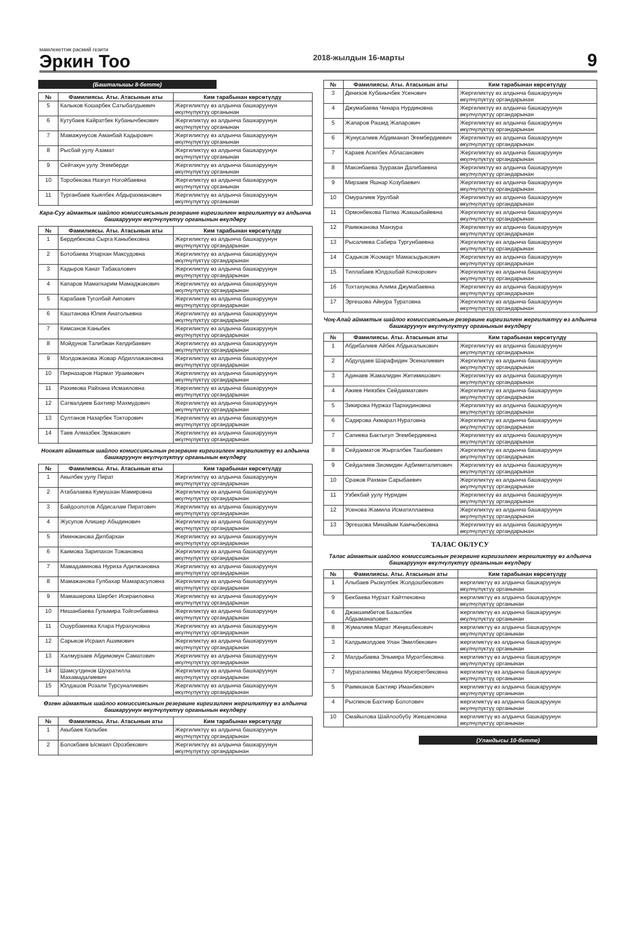мамлекеттик расмий гезити
Эркин Тоо
2018-жылдын 16-марты
9
(Башталышы 8-бетте)
| № | Фамилиясы. Аты. Атасынын аты | Ким тарабынан көрсөтүлдү |
| --- | --- | --- |
| 5 | Калыков Кошарбек Сатыбалдыевич | Жергиликтүү өз алдынча башкаруунун өкүлчүлүктүү органынан |
| 6 | Кутубаев Кайратбек Кубанычбекович | Жергиликтүү өз алдынча башкаруунун өкүлчүлүктүү органынан |
| 7 | Мамажунусов Аманбай Кадырович | Жергиликтүү өз алдынча башкаруунун өкүлчүлүктүү органынан |
| 8 | Рысбай уулу Азамат | Жергиликтүү өз алдынча башкаруунун өкүлчүлүктүү органынан |
| 9 | Сейтакун уулу Эгемберди | Жергиликтүү өз алдынча башкаруунун өкүлчүлүктүү органынан |
| 10 | Торобекова Назгул Ногойбаевна | Жергиликтүү өз алдынча башкаруунун өкүлчүлүктүү органынан |
| 11 | Турганбаев Кыялбек Абдырахманович | Жергиликтүү өз алдынча башкаруунун өкүлчүлүктүү органынан |
Кара-Суу аймактык шайлоо комиссиясынын резервине киргизилген жергиликтүү өз алдынча башкаруунун өкүлчүлүктүү органынын өкүлдөрү
| № | Фамилиясы. Аты. Атасынын аты | Ким тарабынан көрсөтүлдү |
| --- | --- | --- |
| 1 | Бердибекова Сырга Каныбековна | Жергиликтүү өз алдынча башкаруунун өкүлчүлүктүү органдарынан |
| 2 | Ботобаева Улархан Максудовна | Жергиликтүү өз алдынча башкаруунун өкүлчүлүктүү органдарынан |
| 3 | Кадыров Канат Табакалович | Жергиликтүү өз алдынча башкаруунун өкүлчүлүктүү органдарынан |
| 4 | Капаров Маматкарим Мамаджанович | Жергиликтүү өз алдынча башкаруунун өкүлчүлүктүү органдарынан |
| 5 | Карабаев Туголбай Аипович | Жергиликтүү өз алдынча башкаруунун өкүлчүлүктүү органдарынан |
| 6 | Каштанова Юлия Анатольевна | Жергиликтүү өз алдынча башкаруунун өкүлчүлүктүү органдарынан |
| 7 | Кимсанов Каныбек | Жергиликтүү өз алдынча башкаруунун өкүлчүлүктүү органдарынан |
| 8 | Мойдунов Талибжан Келдибаевич | Жергиликтүү өз алдынча башкаруунун өкүлчүлүктүү органдарынан |
| 9 | Молдожанова Жовар Абдиллажановна | Жергиликтүү өз алдынча башкаруунун өкүлчүлүктүү органдарынан |
| 10 | Пирназаров Нармат Ураимович | Жергиликтүү өз алдынча башкаруунун өкүлчүлүктүү органдарынан |
| 11 | Рахимова Райхана Исмаиловна | Жергиликтүү өз алдынча башкаруунун өкүлчүлүктүү органдарынан |
| 12 | Сатвалдиев Бахтияр Махмудович | Жергиликтүү өз алдынча башкаруунун өкүлчүлүктүү органдарынан |
| 13 | Султанов Назарбек Токторович | Жергиликтүү өз алдынча башкаруунун өкүлчүлүктүү органдарынан |
| 14 | Таев Алмазбек Эрмакович | Жергиликтүү өз алдынча башкаруунун өкүлчүлүктүү органдарынан |
Ноокат аймактык шайлоо комиссиясынын резервине киргизилген жергиликтүү өз алдынча башкаруунун өкүлчүлүктүү органынын өкүлдөрү
| № | Фамилиясы. Аты. Атасынын аты | Ким тарабынан көрсөтүлдү |
| --- | --- | --- |
| 1 | Акылбек уулу Пират | Жергиликтүү өз алдынча башкаруунун өкүлчүлүктүү органдарынан |
| 2 | Атабалаева Кумушхан Мамировна | Жергиликтүү өз алдынча башкаруунун өкүлчүлүктүү органдарынан |
| 3 | Байдоолотов Абдисалам Пиратович | Жергиликтүү өз алдынча башкаруунун өкүлчүлүктүү органдарынан |
| 4 | Жусупов Алишер Абыдинович | Жергиликтүү өз алдынча башкаруунун өкүлчүлүктүү органдарынан |
| 5 | Иминжанова Дилбархан | Жергиликтүү өз алдынча башкаруунун өкүлчүлүктүү органдарынан |
| 6 | Каимова Зарипахон Тожановна | Жергиликтүү өз алдынча башкаруунун өкүлчүлүктүү органдарынан |
| 7 | Мамадаминова Нуриза Адилжановна | Жергиликтүү өз алдынча башкаруунун өкүлчүлүктүү органдарынан |
| 8 | Мамажанова Гулбахар Мамарасуловна | Жергиликтүү өз алдынча башкаруунун өкүлчүлүктүү органдарынан |
| 9 | Мамашерова Шербет Исираиловна | Жергиликтүү өз алдынча башкаруунун өкүлчүлүктүү органдарынан |
| 10 | Нишанбаева Гульмира Тойгонбаевна | Жергиликтүү өз алдынча башкаруунун өкүлчүлүктүү органдарынан |
| 11 | Ошурбакиева Клара Нурахуновна | Жергиликтүү өз алдынча башкаруунун өкүлчүлүктүү органдарынан |
| 12 | Сарыков Исраил Ашимович | Жергиликтүү өз алдынча башкаруунун өкүлчүлүктүү органдарынан |
| 13 | Халмурзаев Абдимомун Саматович | Жергиликтүү өз алдынча башкаруунун өкүлчүлүктүү органдарынан |
| 14 | Шамсутдинов Шухратилла Махамадалиевич | Жергиликтүү өз алдынча башкаруунун өкүлчүлүктүү органдарынан |
| 15 | Юлдашов Розали Турсуналиевич | Жергиликтүү өз алдынча башкаруунун өкүлчүлүктүү органдарынан |
Өзгөн аймактык шайлоо комиссиясынын резервине киргизилген жергиликтүү өз алдынча башкаруунун өкүлчүлүктүү органынын өкүлдөрү
| № | Фамилиясы. Аты. Атасынын аты | Ким тарабынан көрсөтүлдү |
| --- | --- | --- |
| 1 | Акыбаев Калыбек | Жергиликтүү өз алдынча башкаруунун өкүлчүлүктүү органдарынан |
| 2 | Болокбаев Ысмаил Орозбекович | Жергиликтүү өз алдынча башкаруунун өкүлчүлүктүү органдарынан |
| № | Фамилиясы. Аты. Атасынын аты | Ким тарабынан көрсөтүлдү |
| --- | --- | --- |
| 3 | Денизов Кубанычбек Усенович | Жергиликтүү өз алдынча башкаруунун өкүлчүлүктүү органдарынан |
| 4 | Джумабаева Чинара Нурдиновна | Жергиликтүү өз алдынча башкаруунун өкүлчүлүктүү органдарынан |
| 5 | Жапаров Рашид Жапарович | Жергиликтүү өз алдынча башкаруунун өкүлчүлүктүү органдарынан |
| 6 | Жунусалиев Абдиманап Эгембердиевич | Жергиликтүү өз алдынча башкаруунун өкүлчүлүктүү органдарынан |
| 7 | Караев Асилбек Абласанович | Жергиликтүү өз алдынча башкаруунун өкүлчүлүктүү органдарынан |
| 8 | Маконбаева Зууракан Далибаевна | Жергиликтүү өз алдынча башкаруунун өкүлчүлүктүү органдарынан |
| 9 | Мирзаев Яшнар Козубаевич | Жергиликтүү өз алдынча башкаруунун өкүлчүлүктүү органдарынан |
| 10 | Омуралиев Урулбай | Жергиликтүү өз алдынча башкаруунун өкүлчүлүктүү органдарынан |
| 11 | Ормонбекова Патма Жакшыбайевна | Жергиликтүү өз алдынча башкаруунун өкүлчүлүктүү органдарынан |
| 12 | Раимжанова Манзура | Жергиликтүү өз алдынча башкаруунун өкүлчүлүктүү органдарынан |
| 13 | Рысалиева Сабира Тургунбаевна | Жергиликтүү өз алдынча башкаруунун өкүлчүлүктүү органдарынан |
| 14 | Садыков Жоомарт Мамасыдыкович | Жергиликтүү өз алдынча башкаруунун өкүлчүлүктүү органдарынан |
| 15 | Тиллабаев Юлдошбай Кочкорович | Жергиликтүү өз алдынча башкаруунун өкүлчүлүктүү органдарынан |
| 16 | Тохтахунова Алима Джумабаевна | Жергиликтүү өз алдынча башкаруунун өкүлчүлүктүү органдарынан |
| 17 | Эргешова Айнура Туратовна | Жергиликтүү өз алдынча башкаруунун өкүлчүлүктүү органдарынан |
Чоң-Алай аймактык шайлоо комиссиясынын резервине киргизилген жергиликтүү өз алдынча башкаруунун өкүлчүлүктүү органынын өкүлдөрү
| № | Фамилиясы. Аты. Атасынын аты | Ким тарабынан көрсөтүлдү |
| --- | --- | --- |
| 1 | Абдибалиев Айбек Абдыкалыкович | Жергиликтүү өз алдынча башкаруунун өкүлчүлүктүү органдарынан |
| 2 | Абдулдаев Шарафидин Эсеналиевич | Жергиликтүү өз алдынча башкаруунун өкүлчүлүктүү органдарынан |
| 3 | Адинаев Жамалидин Жетимишович | Жергиликтүү өз алдынча башкаруунун өкүлчүлүктүү органдарынан |
| 4 | Ажиев Ниязбек Сейдакматович | Жергиликтүү өз алдынча башкаруунун өкүлчүлүктүү органдарынан |
| 5 | Зикирова Нуржаз Пархидиновна | Жергиликтүү өз алдынча башкаруунун өкүлчүлүктүү органдарынан |
| 6 | Садирова Акмарал Нуратовна | Жергиликтүү өз алдынча башкаруунун өкүлчүлүктүү органдарынан |
| 7 | Сапиева Бактыгул Эгембердиевна | Жергиликтүү өз алдынча башкаруунун өкүлчүлүктүү органдарынан |
| 8 | Сейдакматов Жыргалбек Ташбаевич | Жергиликтүү өз алдынча башкаруунун өкүлчүлүктүү органдарынан |
| 9 | Сейдалиев Зиомидин Адбимиталипович | Жергиликтүү өз алдынча башкаруунун өкүлчүлүктүү органдарынан |
| 10 | Сражов Рахман Сарыбаевич | Жергиликтүү өз алдынча башкаруунун өкүлчүлүктүү органдарынан |
| 11 | Узбекбай уулу Нуридин | Жергиликтүү өз алдынча башкаруунун өкүлчүлүктүү органдарынан |
| 12 | Усенова Жамила Исматиллаевна | Жергиликтүү өз алдынча башкаруунун өкүлчүлүктүү органдарынан |
| 13 | Эргешова Минайым Камчыбековна | Жергиликтүү өз алдынча башкаруунун өкүлчүлүктүү органдарынан |
ТАЛАС ОБЛУСУ
Талас аймактык шайлоо комиссиясынын резервине киргизилген жергиликтүү өз алдынча башкаруунун өкүлчүлүктүү органынын өкүлдөрү
| № | Фамилиясы. Аты. Атасынын аты | Ким тарабынан көрсөтүлдү |
| --- | --- | --- |
| 1 | Алыбаев Рызкулбек Жолдошбекович | жергиликтүү өз алдынча башкаруунун өкүлчүлүктүү органынан |
| 9 | Бекбаева Нурзат Кайтпековна | жергиликтүү өз алдынча башкаруунун өкүлчүлүктүү органынан |
| 6 | Джакшимбетов Базылбек Абдыманапович | жергиликтүү өз алдынча башкаруунун өкүлчүлүктүү органынан |
| 8 | Жумалиев Марат Жеңишбекович | жергиликтүү өз алдынча башкаруунун өкүлчүлүктүү органынан |
| 3 | Калдымолдоев Улан Эмилбекович | жергиликтүү өз алдынча башкаруунун өкүлчүлүктүү органынан |
| 2 | Малдыбаева Эльмира Муратбековна | жергиликтүү өз алдынча башкаруунун өкүлчүлүктүү органынан |
| 7 | Мураталиева Медина Мусеретбековна | жергиликтүү өз алдынча башкаруунун өкүлчүлүктүү органынан |
| 5 | Раимканов Бактияр Иманбекович | жергиликтүү өз алдынча башкаруунун өкүлчүлүктүү органынан |
| 4 | Рыспеков Бахтияр Болотович | жергиликтүү өз алдынча башкаруунун өкүлчүлүктүү органынан |
| 10 | Смайылова Шайлообүбү Жекшеновна | жергиликтүү өз алдынча башкаруунун өкүлчүлүктүү органынан |
(Уландысы 10-бетте)